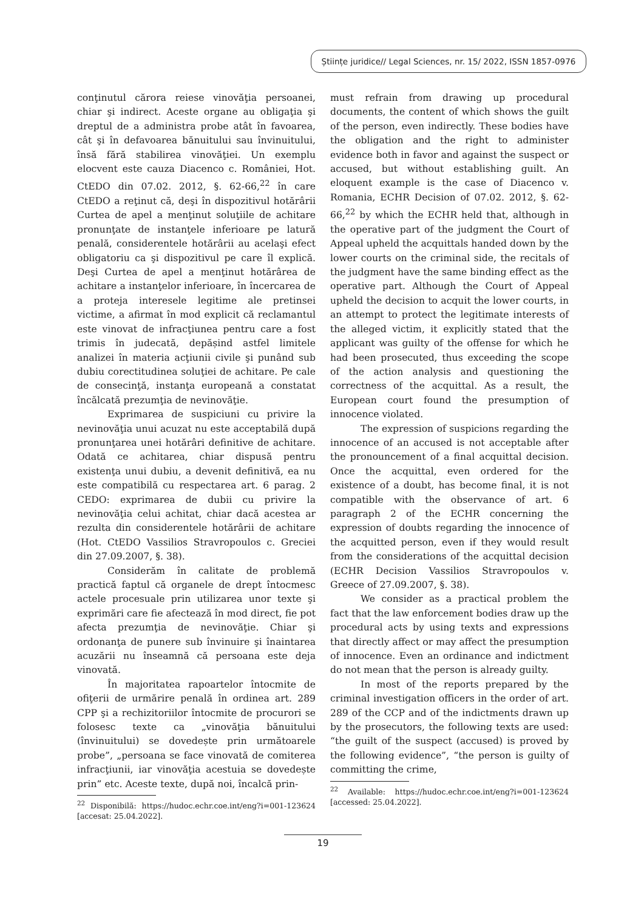Științe juridice// Legal Sciences, nr. 15/ 2022, ISSN 1857-0976
conţinutul cărora reiese vinovăţia persoanei, chiar şi indirect. Aceste organe au obligaţia şi dreptul de a administra probe atât în favoarea, cât şi în defavoarea bănuitului sau învinuitului, însă fără stabilirea vinovăţiei. Un exemplu elocvent este cauza Diacenco c. României, Hot. CtEDO din 07.02. 2012, §. 62-66,<sup>22</sup> în care CtEDO a reţinut că, deşi în dispozitivul hotărârii Curtea de apel a menţinut soluţiile de achitare pronunţate de instanţele inferioare pe latură penală, considerentele hotărârii au acelaşi efect obligatoriu ca şi dispozitivul pe care îl explică. Deşi Curtea de apel a menţinut hotărârea de achitare a instanţelor inferioare, în încercarea de a proteja interesele legitime ale pretinsei victime, a afirmat în mod explicit că reclamantul este vinovat de infracţiunea pentru care a fost trimis în judecată, depășind astfel limitele analizei în materia acţiunii civile şi punând sub dubiu corectitudinea soluţiei de achitare. Pe cale de consecinţă, instanţa europeană a constatat încălcată prezumţia de nevinovăţie.
Exprimarea de suspiciuni cu privire la nevinovăţia unui acuzat nu este acceptabilă după pronunţarea unei hotărâri definitive de achitare. Odată ce achitarea, chiar dispusă pentru existenţa unui dubiu, a devenit definitivă, ea nu este compatibilă cu respectarea art. 6 parag. 2 CEDO: exprimarea de dubii cu privire la nevinovăţia celui achitat, chiar dacă acestea ar rezulta din considerentele hotărârii de achitare (Hot. CtEDO Vassilios Stravropoulos c. Greciei din 27.09.2007, §. 38).
Considerăm în calitate de problemă practică faptul că organele de drept întocmesc actele procesuale prin utilizarea unor texte şi exprimări care fie afectează în mod direct, fie pot afecta prezumţia de nevinovăţie. Chiar şi ordonanţa de punere sub învinuire şi înaintarea acuzării nu înseamnă că persoana este deja vinovată.
În majoritatea rapoartelor întocmite de ofiţerii de urmărire penală în ordinea art. 289 CPP şi a rechizitoriilor întocmite de procurori se folosesc texte ca „vinovăţia bănuitului (învinuitului) se dovedește prin următoarele probe”, „persoana se face vinovată de comiterea infracţiunii, iar vinovăţia acestuia se dovedește prin” etc. Aceste texte, după noi, încalcă prin-
<sup>22</sup> Disponibilă: https://hudoc.echr.coe.int/eng?i=001-123624 [accesat: 25.04.2022].
must refrain from drawing up procedural documents, the content of which shows the guilt of the person, even indirectly. These bodies have the obligation and the right to administer evidence both in favor and against the suspect or accused, but without establishing guilt. An eloquent example is the case of Diacenco v. Romania, ECHR Decision of 07.02. 2012, §. 62-66,<sup>22</sup> by which the ECHR held that, although in the operative part of the judgment the Court of Appeal upheld the acquittals handed down by the lower courts on the criminal side, the recitals of the judgment have the same binding effect as the operative part. Although the Court of Appeal upheld the decision to acquit the lower courts, in an attempt to protect the legitimate interests of the alleged victim, it explicitly stated that the applicant was guilty of the offense for which he had been prosecuted, thus exceeding the scope of the action analysis and questioning the correctness of the acquittal. As a result, the European court found the presumption of innocence violated.
The expression of suspicions regarding the innocence of an accused is not acceptable after the pronouncement of a final acquittal decision. Once the acquittal, even ordered for the existence of a doubt, has become final, it is not compatible with the observance of art. 6 paragraph 2 of the ECHR concerning the expression of doubts regarding the innocence of the acquitted person, even if they would result from the considerations of the acquittal decision (ECHR Decision Vassilios Stravropoulos v. Greece of 27.09.2007, §. 38).
We consider as a practical problem the fact that the law enforcement bodies draw up the procedural acts by using texts and expressions that directly affect or may affect the presumption of innocence. Even an ordinance and indictment do not mean that the person is already guilty.
In most of the reports prepared by the criminal investigation officers in the order of art. 289 of the CCP and of the indictments drawn up by the prosecutors, the following texts are used: “the guilt of the suspect (accused) is proved by the following evidence”, “the person is guilty of committing the crime,
<sup>22</sup> Available: https://hudoc.echr.coe.int/eng?i=001-123624 [accessed: 25.04.2022].
19